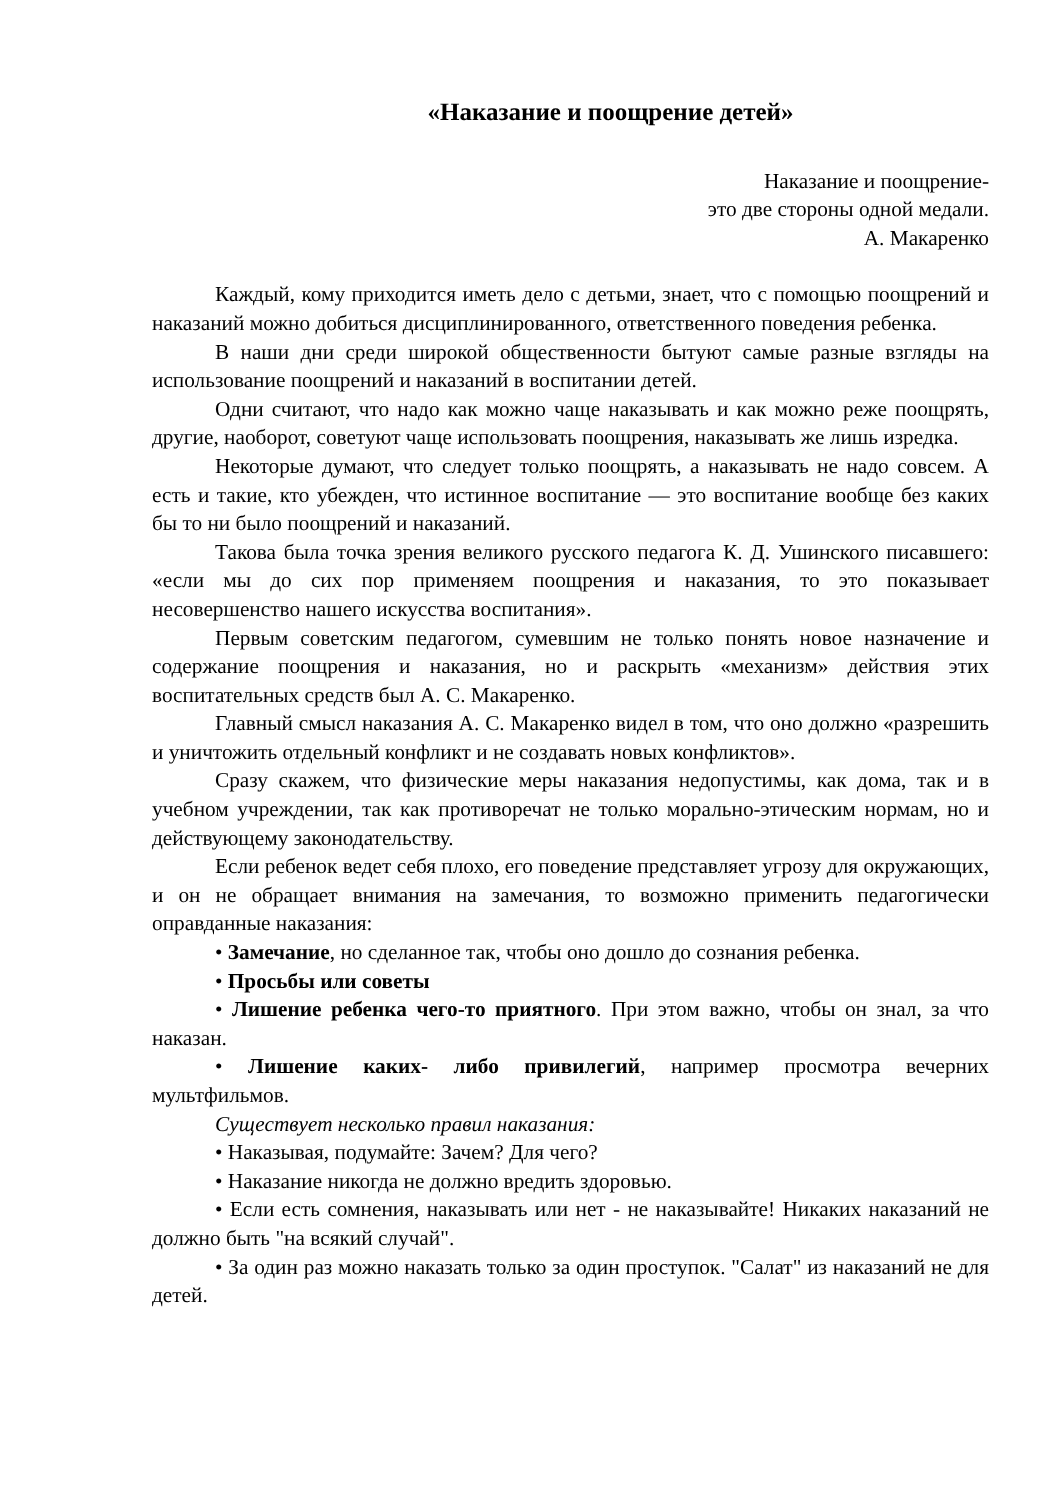«Наказание и поощрение детей»
Наказание и поощрение-
это две стороны одной медали.
А. Макаренко
Каждый, кому приходится иметь дело с детьми, знает, что с помощью поощрений и наказаний можно добиться дисциплинированного, ответственного поведения ребенка.
В наши дни среди широкой общественности бытуют самые разные взгляды на использование поощрений и наказаний в воспитании детей.
Одни считают, что надо как можно чаще наказывать и как можно реже поощрять, другие, наоборот, советуют чаще использовать поощрения, наказывать же лишь изредка.
Некоторые думают, что следует только поощрять, а наказывать не надо совсем. А есть и такие, кто убежден, что истинное воспитание — это воспитание вообще без каких бы то ни было поощрений и наказаний.
Такова была точка зрения великого русского педагога К. Д. Ушинского писавшего: «если мы до сих пор применяем поощрения и наказания, то это показывает несовершенство нашего искусства воспитания».
Первым советским педагогом, сумевшим не только понять новое назначение и содержание поощрения и наказания, но и раскрыть «механизм» действия этих воспитательных средств был А. С. Макаренко.
Главный смысл наказания А. С. Макаренко видел в том, что оно должно «разрешить и уничтожить отдельный конфликт и не создавать новых конфликтов».
Сразу скажем, что физические меры наказания недопустимы, как дома, так и в учебном учреждении, так как противоречат не только морально-этическим нормам, но и действующему законодательству.
Если ребенок ведет себя плохо, его поведение представляет угрозу для окружающих, и он не обращает внимания на замечания, то возможно применить педагогически оправданные наказания:
• Замечание, но сделанное так, чтобы оно дошло до сознания ребенка.
• Просьбы или советы
• Лишение ребенка чего-то приятного. При этом важно, чтобы он знал, за что наказан.
• Лишение каких- либо привилегий, например просмотра вечерних мультфильмов.
Существует несколько правил наказания:
• Наказывая, подумайте: Зачем? Для чего?
• Наказание никогда не должно вредить здоровью.
• Если есть сомнения, наказывать или нет - не наказывайте! Никаких наказаний не должно быть "на всякий случай".
• За один раз можно наказать только за один проступок. "Салат" из наказаний не для детей.